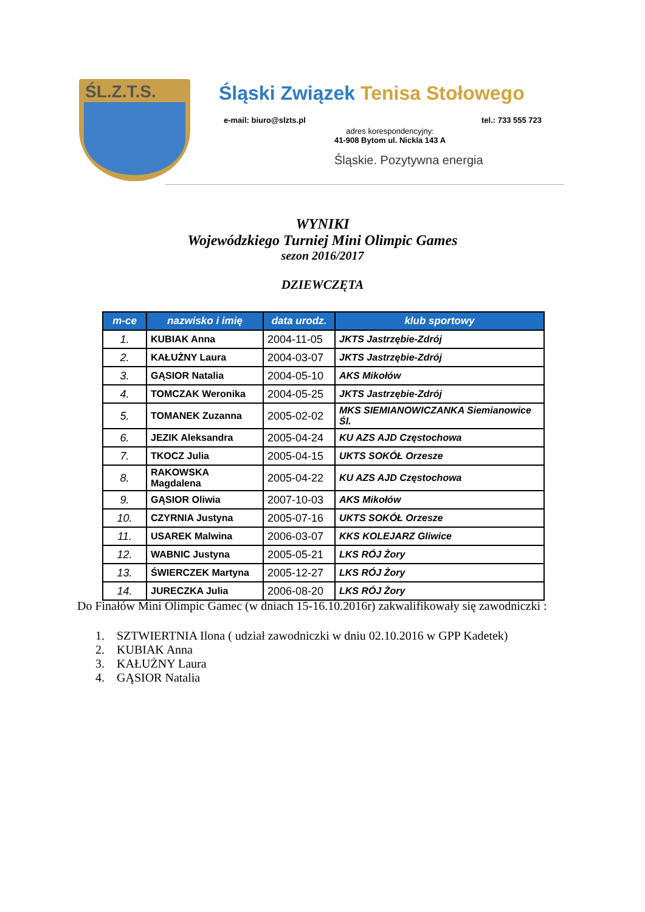ŚL.Z.T.S.
Śląski Związek Tenisa Stołowego
e-mail: biuro@slzts.pl tel.: 733 555 723
adres korespondencyjny:
41-908 Bytom ul. Nickla 143 A
Śląskie. Pozytywna energia
WYNIKI
Wojewódzkiego Turniej Mini Olimpic Games
sezon 2016/2017
DZIEWCZĘTA
| m-ce | nazwisko i imię | data urodz. | klub sportowy |
| --- | --- | --- | --- |
| 1. | KUBIAK Anna | 2004-11-05 | JKTS Jastrzębie-Zdrój |
| 2. | KAŁUŻNY Laura | 2004-03-07 | JKTS Jastrzębie-Zdrój |
| 3. | GĄSIOR Natalia | 2004-05-10 | AKS Mikołów |
| 4. | TOMCZAK Weronika | 2004-05-25 | JKTS Jastrzębie-Zdrój |
| 5. | TOMANEK Zuzanna | 2005-02-02 | MKS SIEMIANOWICZANKA Siemianowice Śl. |
| 6. | JEZIK Aleksandra | 2005-04-24 | KU AZS AJD Częstochowa |
| 7. | TKOCZ Julia | 2005-04-15 | UKTS SOKÓŁ Orzesze |
| 8. | RAKOWSKA Magdalena | 2005-04-22 | KU AZS AJD Częstochowa |
| 9. | GĄSIOR Oliwia | 2007-10-03 | AKS Mikołów |
| 10. | CZYRNIA Justyna | 2005-07-16 | UKTS SOKÓŁ Orzesze |
| 11. | USAREK Malwina | 2006-03-07 | KKS KOLEJARZ Gliwice |
| 12. | WABNIC Justyna | 2005-05-21 | LKS RÓJ Żory |
| 13. | ŚWIERCZEK Martyna | 2005-12-27 | LKS RÓJ Żory |
| 14. | JURECZKA Julia | 2006-08-20 | LKS RÓJ Żory |
Do Finałów Mini Olimpic Gamec (w dniach 15-16.10.2016r) zakwalifikowały się zawodniczki :
1. SZTWIERTNIA Ilona ( udział zawodniczki w dniu 02.10.2016 w GPP Kadetek)
2. KUBIAK Anna
3. KAŁUŻNY Laura
4. GĄSIOR Natalia